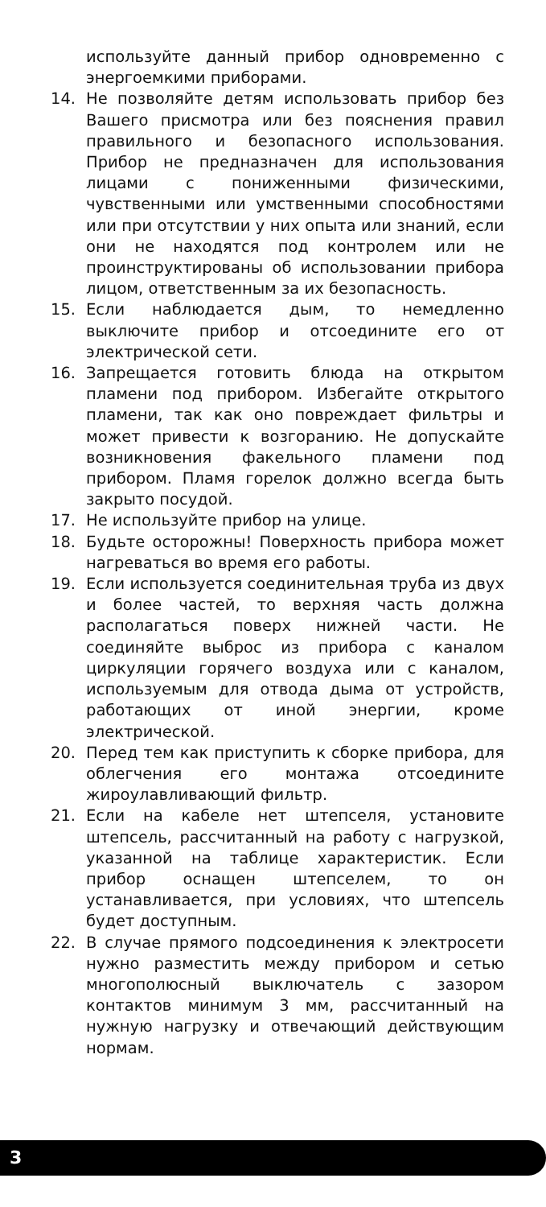используйте данный прибор одновременно с энергоемкими приборами.
14. Не позволяйте детям использовать прибор без Вашего присмотра или без пояснения правил правильного и безопасного использования. Прибор не предназначен для использования лицами с пониженными физическими, чувственными или умственными способностями или при отсутствии у них опыта или знаний, если они не находятся под контролем или не проинструктированы об использовании прибора лицом, ответственным за их безопасность.
15. Если наблюдается дым, то немедленно выключите прибор и отсоедините его от электрической сети.
16. Запрещается готовить блюда на открытом пламени под прибором. Избегайте открытого пламени, так как оно повреждает фильтры и может привести к возгоранию. Не допускайте возникновения факельного пламени под прибором. Пламя горелок должно всегда быть закрыто посудой.
17. Не используйте прибор на улице.
18. Будьте осторожны! Поверхность прибора может нагреваться во время его работы.
19. Если используется соединительная труба из двух и более частей, то верхняя часть должна располагаться поверх нижней части. Не соединяйте выброс из прибора с каналом циркуляции горячего воздуха или с каналом, используемым для отвода дыма от устройств, работающих от иной энергии, кроме электрической.
20. Перед тем как приступить к сборке прибора, для облегчения его монтажа отсоедините жироулавливающий фильтр.
21. Если на кабеле нет штепселя, установите штепсель, рассчитанный на работу с нагрузкой, указанной на таблице характеристик. Если прибор оснащен штепселем, то он устанавливается, при условиях, что штепсель будет доступным.
22. В случае прямого подсоединения к электросети нужно разместить между прибором и сетью многополюсный выключатель с зазором контактов минимум 3 мм, рассчитанный на нужную нагрузку и отвечающий действующим нормам.
3